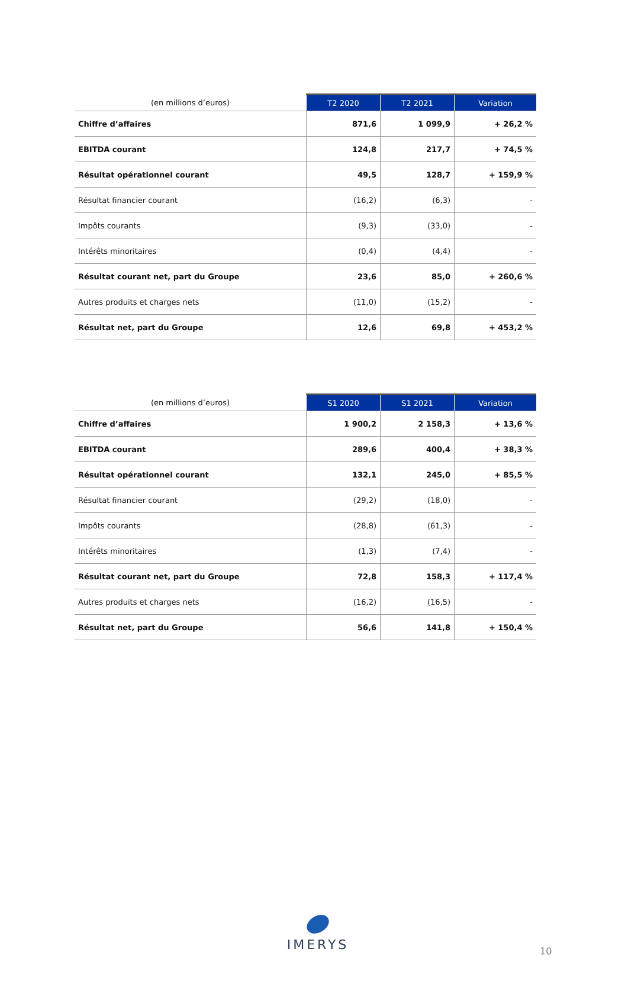| (en millions d’euros) | T2 2020 | T2 2021 | Variation |
| --- | --- | --- | --- |
| Chiffre d’affaires | 871,6 | 1 099,9 | + 26,2 % |
| EBITDA courant | 124,8 | 217,7 | + 74,5 % |
| Résultat opérationnel courant | 49,5 | 128,7 | + 159,9 % |
| Résultat financier courant | (16,2) | (6,3) | - |
| Impôts courants | (9,3) | (33,0) | - |
| Intérêts minoritaires | (0,4) | (4,4) | - |
| Résultat courant net, part du Groupe | 23,6 | 85,0 | + 260,6 % |
| Autres produits et charges nets | (11,0) | (15,2) | - |
| Résultat net, part du Groupe | 12,6 | 69,8 | + 453,2 % |
| (en millions d’euros) | S1 2020 | S1 2021 | Variation |
| --- | --- | --- | --- |
| Chiffre d’affaires | 1 900,2 | 2 158,3 | + 13,6 % |
| EBITDA courant | 289,6 | 400,4 | + 38,3 % |
| Résultat opérationnel courant | 132,1 | 245,0 | + 85,5 % |
| Résultat financier courant | (29,2) | (18,0) | - |
| Impôts courants | (28,8) | (61,3) | - |
| Intérêts minoritaires | (1,3) | (7,4) | - |
| Résultat courant net, part du Groupe | 72,8 | 158,3 | + 117,4 % |
| Autres produits et charges nets | (16,2) | (16,5) | - |
| Résultat net, part du Groupe | 56,6 | 141,8 | + 150,4 % |
IMERYS
10